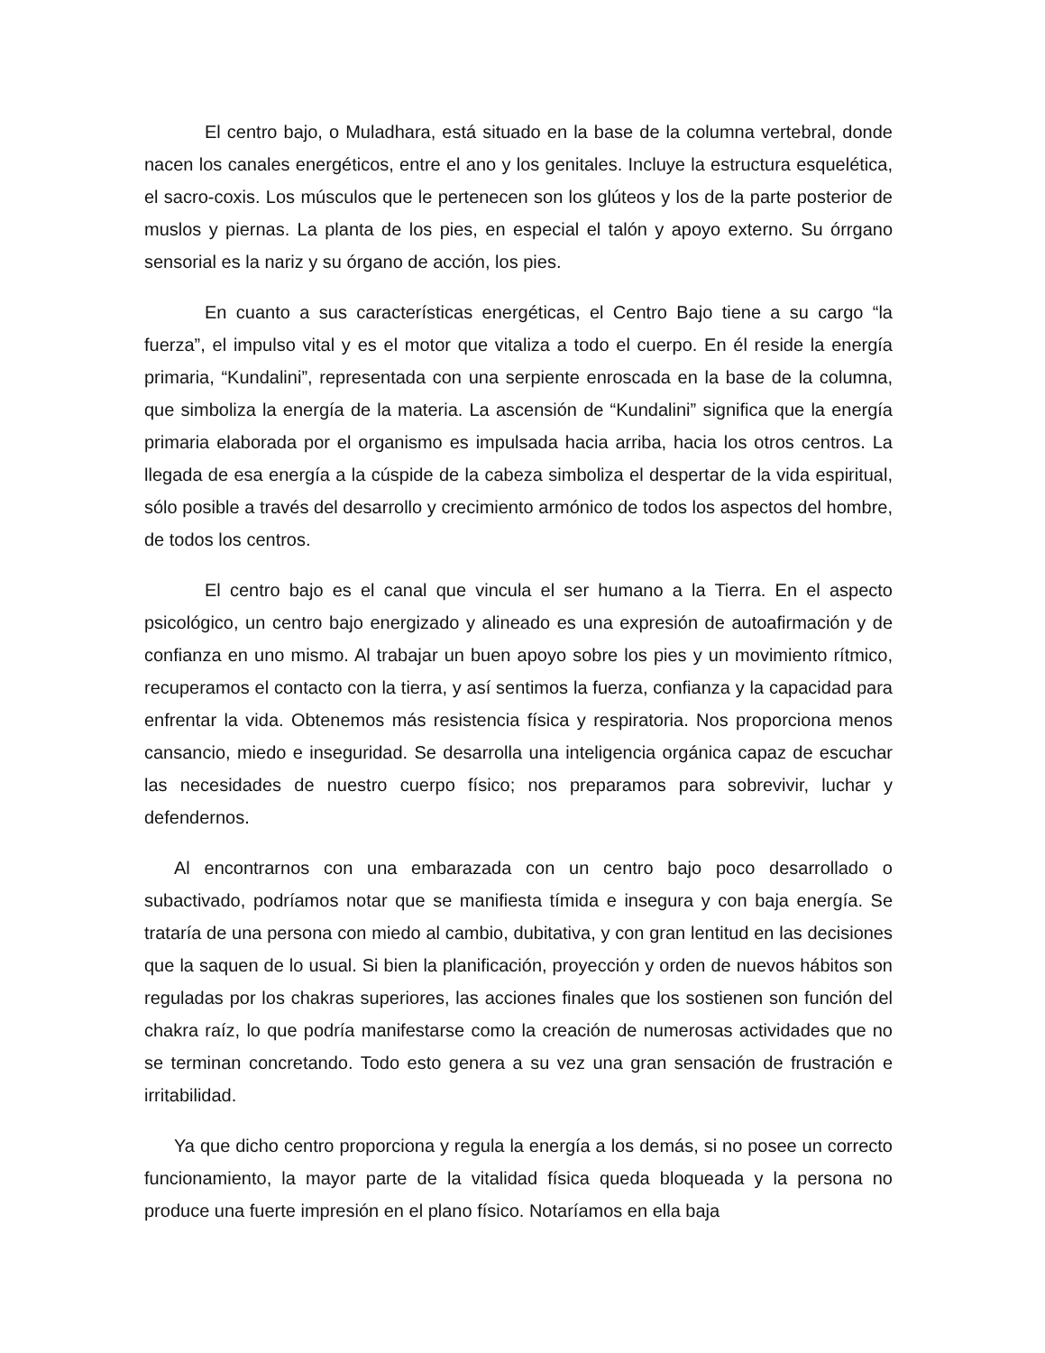El centro bajo, o Muladhara, está situado en la base de la columna vertebral, donde nacen los canales energéticos, entre el ano y los genitales. Incluye la estructura esquelética, el sacro-coxis. Los músculos que le pertenecen son los glúteos y los de la parte posterior de muslos y piernas. La planta de los pies, en especial el talón y apoyo externo. Su órrgano sensorial es la nariz y su órgano de acción, los pies.
En cuanto a sus características energéticas, el Centro Bajo tiene a su cargo “la fuerza”, el impulso vital y es el motor que vitaliza a todo el cuerpo. En él reside la energía primaria, “Kundalini”, representada con una serpiente enroscada en la base de la columna, que simboliza la energía de la materia. La ascensión de “Kundalini” significa que la energía primaria elaborada por el organismo es impulsada hacia arriba, hacia los otros centros. La llegada de esa energía a la cúspide de la cabeza simboliza el despertar de la vida espiritual, sólo posible a través del desarrollo y crecimiento armónico de todos los aspectos del hombre, de todos los centros.
El centro bajo es el canal que vincula el ser humano a la Tierra. En el aspecto psicológico, un centro bajo energizado y alineado es una expresión de autoafirmación y de confianza en uno mismo. Al trabajar un buen apoyo sobre los pies y un movimiento rítmico, recuperamos el contacto con la tierra, y así sentimos la fuerza, confianza y la capacidad para enfrentar la vida. Obtenemos más resistencia física y respiratoria. Nos proporciona menos cansancio, miedo e inseguridad. Se desarrolla una inteligencia orgánica capaz de escuchar las necesidades de nuestro cuerpo físico; nos preparamos para sobrevivir, luchar y defendernos.
Al encontrarnos con una embarazada con un centro bajo poco desarrollado o subactivado, podríamos notar que se manifiesta tímida e insegura y con baja energía. Se trataría de una persona con miedo al cambio, dubitativa, y con gran lentitud en las decisiones que la saquen de lo usual. Si bien la planificación, proyección y orden de nuevos hábitos son reguladas por los chakras superiores, las acciones finales que los sostienen son función del chakra raíz, lo que podría manifestarse como la creación de numerosas actividades que no se terminan concretando. Todo esto genera a su vez una gran sensación de frustración e irritabilidad.
Ya que dicho centro proporciona y regula la energía a los demás, si no posee un correcto funcionamiento, la mayor parte de la vitalidad física queda bloqueada y la persona no produce una fuerte impresión en el plano físico. Notaríamos en ella baja